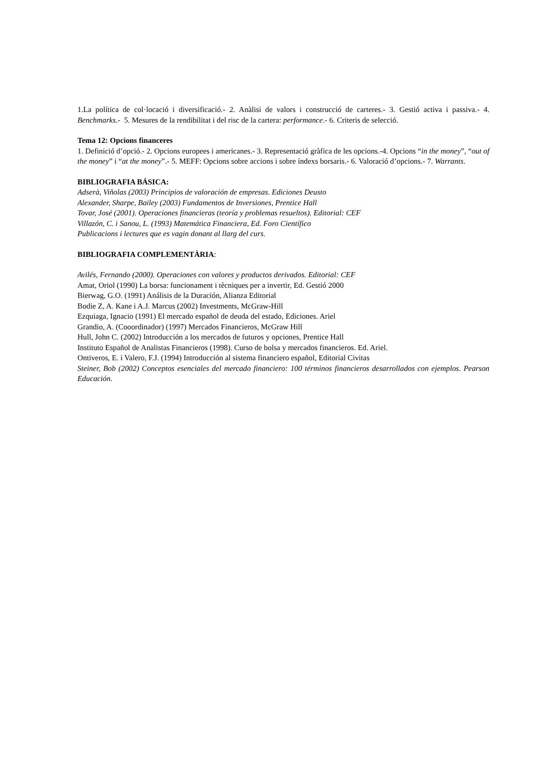1.La política de col·locació i diversificació.- 2. Anàlisi de valors i construcció de carteres.- 3. Gestió activa i passiva.- 4. Benchmarks.- 5. Mesures de la rendibilitat i del risc de la cartera: performance.- 6. Criteris de selecció.
Tema 12: Opcions financeres
1. Definició d’opció.- 2. Opcions europees i americanes.- 3. Representació gràfica de les opcions.-4. Opcions “in the money”, “out of the money” i “at the money”.- 5. MEFF: Opcions sobre accions i sobre índexs borsaris.- 6. Valoració d’opcions.- 7. Warrants.
BIBLIOGRAFIA BÁSICA:
Adserà, Viñolas (2003) Principios de valoración de empresas. Ediciones Deusto
Alexander, Sharpe, Bailey (2003) Fundamentos de Inversiones, Prentice Hall
Tovar, José (2001). Operaciones financieras (teoría y problemas resueltos). Editorial: CEF
Villazón, C. i Sanou, L. (1993) Matemática Financiera, Ed. Foro Científico
Publicacions i lectures que es vagin donant al llarg del curs.
BIBLIOGRAFIA COMPLEMENTÀRIA:
Avilés, Fernando (2000). Operaciones con valores y productos derivados. Editorial: CEF
Amat, Oriol (1990) La borsa: funcionament i tècniques per a invertir, Ed. Gestió 2000
Bierwag, G.O. (1991) Análisis de la Duración, Alianza Editorial
Bodie Z, A. Kane i A.J. Marcus (2002) Investments, McGraw-Hill
Ezquiaga, Ignacio (1991) El mercado español de deuda del estado, Ediciones. Ariel
Grandio, A. (Cooordinador) (1997) Mercados Financieros, McGraw Hill
Hull, John C. (2002) Introducción a los mercados de futuros y opciones, Prentice Hall
Instituto Español de Analistas Financieros (1998). Curso de bolsa y mercados financieros. Ed. Ariel.
Ontiveros, E. i Valero, F.J. (1994) Introducción al sistema financiero español, Editorial Civitas
Steiner, Bob (2002) Conceptos esenciales del mercado financiero: 100 términos financieros desarrollados con ejemplos. Pearson Educación.